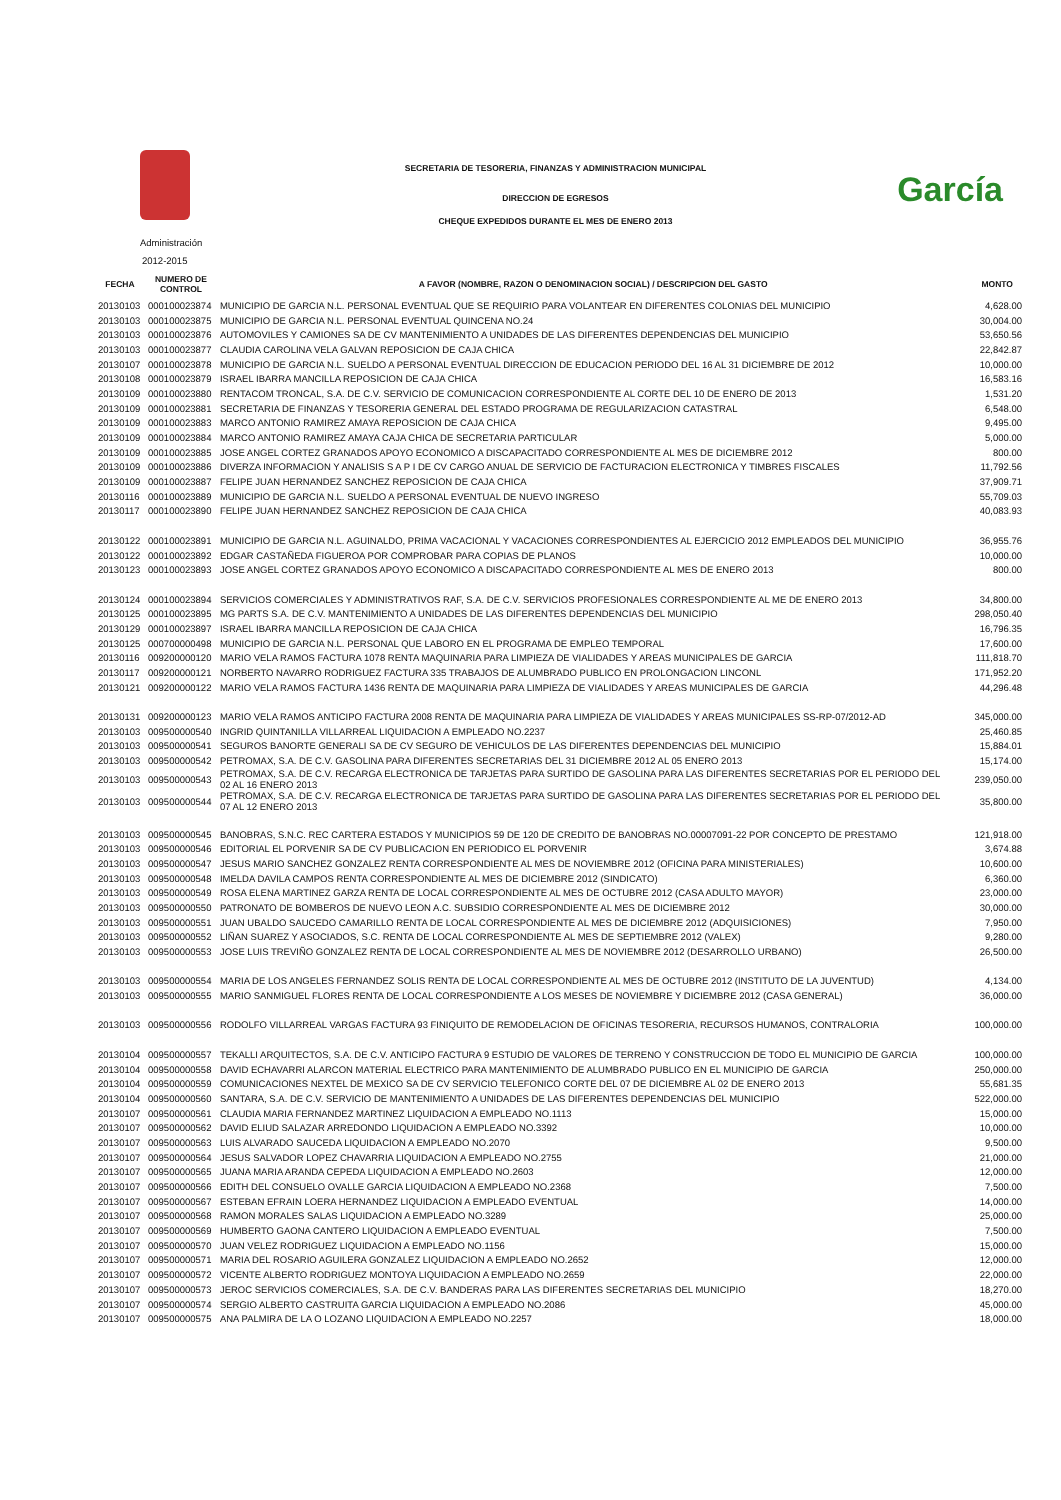García
SECRETARIA DE TESORERIA, FINANZAS Y ADMINISTRACION MUNICIPAL
DIRECCION DE EGRESOS
CHEQUE EXPEDIDOS DURANTE EL MES DE ENERO 2013
Administración
2012-2015
| FECHA | NUMERO DE CONTROL | A FAVOR (NOMBRE, RAZON O DENOMINACION SOCIAL) / DESCRIPCION DEL GASTO | MONTO |
| --- | --- | --- | --- |
| 20130103 | 000100023874 | MUNICIPIO DE GARCIA N.L. PERSONAL EVENTUAL QUE SE REQUIRIO PARA VOLANTEAR EN DIFERENTES COLONIAS DEL MUNICIPIO | 4,628.00 |
| 20130103 | 000100023875 | MUNICIPIO DE GARCIA N.L. PERSONAL EVENTUAL QUINCENA NO.24 | 30,004.00 |
| 20130103 | 000100023876 | AUTOMOVILES Y CAMIONES SA DE CV MANTENIMIENTO A UNIDADES DE LAS DIFERENTES DEPENDENCIAS DEL MUNICIPIO | 53,650.56 |
| 20130103 | 000100023877 | CLAUDIA CAROLINA VELA GALVAN REPOSICION DE CAJA CHICA | 22,842.87 |
| 20130107 | 000100023878 | MUNICIPIO DE GARCIA N.L. SUELDO A PERSONAL EVENTUAL DIRECCION DE EDUCACION PERIODO DEL 16 AL 31 DICIEMBRE DE 2012 | 10,000.00 |
| 20130108 | 000100023879 | ISRAEL IBARRA MANCILLA REPOSICION DE CAJA CHICA | 16,583.16 |
| 20130109 | 000100023880 | RENTACOM TRONCAL, S.A. DE C.V. SERVICIO DE COMUNICACION CORRESPONDIENTE AL CORTE DEL 10 DE ENERO DE 2013 | 1,531.20 |
| 20130109 | 000100023881 | SECRETARIA DE FINANZAS Y TESORERIA GENERAL DEL ESTADO PROGRAMA DE REGULARIZACION CATASTRAL | 6,548.00 |
| 20130109 | 000100023883 | MARCO ANTONIO RAMIREZ AMAYA REPOSICION DE CAJA CHICA | 9,495.00 |
| 20130109 | 000100023884 | MARCO ANTONIO RAMIREZ AMAYA CAJA CHICA DE SECRETARIA PARTICULAR | 5,000.00 |
| 20130109 | 000100023885 | JOSE ANGEL CORTEZ GRANADOS APOYO ECONOMICO A DISCAPACITADO CORRESPONDIENTE AL MES DE DICIEMBRE 2012 | 800.00 |
| 20130109 | 000100023886 | DIVERZA INFORMACION Y ANALISIS S A P I DE CV CARGO ANUAL DE SERVICIO DE FACTURACION ELECTRONICA Y TIMBRES FISCALES | 11,792.56 |
| 20130109 | 000100023887 | FELIPE JUAN HERNANDEZ SANCHEZ REPOSICION DE CAJA CHICA | 37,909.71 |
| 20130116 | 000100023889 | MUNICIPIO DE GARCIA N.L. SUELDO A PERSONAL EVENTUAL DE NUEVO INGRESO | 55,709.03 |
| 20130117 | 000100023890 | FELIPE JUAN HERNANDEZ SANCHEZ REPOSICION DE CAJA CHICA | 40,083.93 |
| 20130122 | 000100023891 | MUNICIPIO DE GARCIA N.L. AGUINALDO, PRIMA VACACIONAL Y VACACIONES CORRESPONDIENTES AL EJERCICIO 2012 EMPLEADOS DEL MUNICIPIO | 36,955.76 |
| 20130122 | 000100023892 | EDGAR CASTAÑEDA FIGUEROA POR COMPROBAR PARA COPIAS DE PLANOS | 10,000.00 |
| 20130123 | 000100023893 | JOSE ANGEL CORTEZ GRANADOS APOYO ECONOMICO A DISCAPACITADO CORRESPONDIENTE AL MES DE ENERO 2013 | 800.00 |
| 20130124 | 000100023894 | SERVICIOS COMERCIALES Y ADMINISTRATIVOS RAF, S.A. DE C.V. SERVICIOS PROFESIONALES CORRESPONDIENTE AL ME DE ENERO 2013 | 34,800.00 |
| 20130125 | 000100023895 | MG PARTS S.A. DE C.V. MANTENIMIENTO A UNIDADES DE LAS DIFERENTES DEPENDENCIAS DEL MUNICIPIO | 298,050.40 |
| 20130129 | 000100023897 | ISRAEL IBARRA MANCILLA REPOSICION DE CAJA CHICA | 16,796.35 |
| 20130125 | 000700000498 | MUNICIPIO DE GARCIA N.L. PERSONAL QUE LABORO EN EL PROGRAMA DE EMPLEO TEMPORAL | 17,600.00 |
| 20130116 | 009200000120 | MARIO VELA RAMOS FACTURA 1078 RENTA MAQUINARIA PARA LIMPIEZA DE VIALIDADES Y AREAS MUNICIPALES DE GARCIA | 111,818.70 |
| 20130117 | 009200000121 | NORBERTO NAVARRO RODRIGUEZ FACTURA 335 TRABAJOS DE ALUMBRADO PUBLICO EN PROLONGACION LINCONL | 171,952.20 |
| 20130121 | 009200000122 | MARIO VELA RAMOS FACTURA 1436 RENTA DE MAQUINARIA PARA LIMPIEZA DE VIALIDADES Y AREAS MUNICIPALES DE GARCIA | 44,296.48 |
| 20130131 | 009200000123 | MARIO VELA RAMOS ANTICIPO FACTURA 2008 RENTA DE MAQUINARIA PARA LIMPIEZA DE VIALIDADES Y AREAS MUNICIPALES SS-RP-07/2012-AD | 345,000.00 |
| 20130103 | 009500000540 | INGRID QUINTANILLA VILLARREAL LIQUIDACION A EMPLEADO NO.2237 | 25,460.85 |
| 20130103 | 009500000541 | SEGUROS BANORTE GENERALI SA DE CV SEGURO DE VEHICULOS DE LAS DIFERENTES DEPENDENCIAS DEL MUNICIPIO | 15,884.01 |
| 20130103 | 009500000542 | PETROMAX, S.A. DE C.V. GASOLINA PARA DIFERENTES SECRETARIAS DEL 31 DICIEMBRE 2012 AL 05 ENERO 2013 | 15,174.00 |
| 20130103 | 009500000543 | PETROMAX, S.A. DE C.V. RECARGA ELECTRONICA DE TARJETAS PARA SURTIDO DE GASOLINA PARA LAS DIFERENTES SECRETARIAS POR EL PERIODO DEL 02 AL 16 ENERO 2013 | 239,050.00 |
| 20130103 | 009500000544 | PETROMAX, S.A. DE C.V. RECARGA ELECTRONICA DE TARJETAS PARA SURTIDO DE GASOLINA PARA LAS DIFERENTES SECRETARIAS POR EL PERIODO DEL 07 AL 12 ENERO 2013 | 35,800.00 |
| 20130103 | 009500000545 | BANOBRAS, S.N.C. REC CARTERA ESTADOS Y MUNICIPIOS 59 DE 120 DE CREDITO DE BANOBRAS NO.00007091-22 POR CONCEPTO DE PRESTAMO | 121,918.00 |
| 20130103 | 009500000546 | EDITORIAL EL PORVENIR SA DE CV PUBLICACION EN PERIODICO EL PORVENIR | 3,674.88 |
| 20130103 | 009500000547 | JESUS MARIO SANCHEZ GONZALEZ RENTA CORRESPONDIENTE AL MES DE NOVIEMBRE 2012 (OFICINA PARA MINISTERIALES) | 10,600.00 |
| 20130103 | 009500000548 | IMELDA DAVILA CAMPOS RENTA CORRESPONDIENTE AL MES DE DICIEMBRE 2012 (SINDICATO) | 6,360.00 |
| 20130103 | 009500000549 | ROSA ELENA MARTINEZ GARZA RENTA DE LOCAL CORRESPONDIENTE AL MES DE OCTUBRE 2012 (CASA ADULTO MAYOR) | 23,000.00 |
| 20130103 | 009500000550 | PATRONATO DE BOMBEROS DE NUEVO LEON A.C. SUBSIDIO CORRESPONDIENTE AL MES DE DICIEMBRE 2012 | 30,000.00 |
| 20130103 | 009500000551 | JUAN UBALDO SAUCEDO CAMARILLO RENTA DE LOCAL CORRESPONDIENTE AL MES DE DICIEMBRE 2012 (ADQUISICIONES) | 7,950.00 |
| 20130103 | 009500000552 | LIÑAN SUAREZ Y ASOCIADOS, S.C. RENTA DE LOCAL CORRESPONDIENTE AL MES DE SEPTIEMBRE 2012 (VALEX) | 9,280.00 |
| 20130103 | 009500000553 | JOSE LUIS TREVIÑO GONZALEZ RENTA DE LOCAL CORRESPONDIENTE AL MES DE NOVIEMBRE 2012 (DESARROLLO URBANO) | 26,500.00 |
| 20130103 | 009500000554 | MARIA DE LOS ANGELES FERNANDEZ SOLIS RENTA DE LOCAL CORRESPONDIENTE AL MES DE OCTUBRE 2012 (INSTITUTO DE LA JUVENTUD) | 4,134.00 |
| 20130103 | 009500000555 | MARIO SANMIGUEL FLORES RENTA DE LOCAL CORRESPONDIENTE A LOS MESES DE NOVIEMBRE Y DICIEMBRE 2012 (CASA GENERAL) | 36,000.00 |
| 20130103 | 009500000556 | RODOLFO VILLARREAL VARGAS FACTURA 93 FINIQUITO DE REMODELACION DE OFICINAS TESORERIA, RECURSOS HUMANOS, CONTRALORIA | 100,000.00 |
| 20130104 | 009500000557 | TEKALLI ARQUITECTOS, S.A. DE C.V. ANTICIPO FACTURA 9 ESTUDIO DE VALORES DE TERRENO Y CONSTRUCCION DE TODO EL MUNICIPIO DE GARCIA | 100,000.00 |
| 20130104 | 009500000558 | DAVID ECHAVARRI ALARCON MATERIAL ELECTRICO PARA MANTENIMIENTO DE ALUMBRADO PUBLICO EN EL MUNICIPIO DE GARCIA | 250,000.00 |
| 20130104 | 009500000559 | COMUNICACIONES NEXTEL DE MEXICO SA DE CV SERVICIO TELEFONICO CORTE DEL 07 DE DICIEMBRE AL 02 DE ENERO 2013 | 55,681.35 |
| 20130104 | 009500000560 | SANTARA, S.A. DE C.V. SERVICIO DE MANTENIMIENTO A UNIDADES DE LAS DIFERENTES DEPENDENCIAS DEL MUNICIPIO | 522,000.00 |
| 20130107 | 009500000561 | CLAUDIA MARIA FERNANDEZ MARTINEZ LIQUIDACION A EMPLEADO NO.1113 | 15,000.00 |
| 20130107 | 009500000562 | DAVID ELIUD SALAZAR ARREDONDO LIQUIDACION A EMPLEADO NO.3392 | 10,000.00 |
| 20130107 | 009500000563 | LUIS ALVARADO SAUCEDA LIQUIDACION A EMPLEADO NO.2070 | 9,500.00 |
| 20130107 | 009500000564 | JESUS SALVADOR LOPEZ CHAVARRIA LIQUIDACION A EMPLEADO NO.2755 | 21,000.00 |
| 20130107 | 009500000565 | JUANA MARIA ARANDA CEPEDA LIQUIDACION A EMPLEADO NO.2603 | 12,000.00 |
| 20130107 | 009500000566 | EDITH DEL CONSUELO OVALLE GARCIA LIQUIDACION A EMPLEADO NO.2368 | 7,500.00 |
| 20130107 | 009500000567 | ESTEBAN EFRAIN LOERA HERNANDEZ LIQUIDACION A EMPLEADO EVENTUAL | 14,000.00 |
| 20130107 | 009500000568 | RAMON MORALES SALAS LIQUIDACION A EMPLEADO NO.3289 | 25,000.00 |
| 20130107 | 009500000569 | HUMBERTO GAONA CANTERO LIQUIDACION A EMPLEADO EVENTUAL | 7,500.00 |
| 20130107 | 009500000570 | JUAN VELEZ RODRIGUEZ LIQUIDACION A EMPLEADO NO.1156 | 15,000.00 |
| 20130107 | 009500000571 | MARIA DEL ROSARIO AGUILERA GONZALEZ LIQUIDACION A EMPLEADO NO.2652 | 12,000.00 |
| 20130107 | 009500000572 | VICENTE ALBERTO RODRIGUEZ MONTOYA LIQUIDACION A EMPLEADO NO.2659 | 22,000.00 |
| 20130107 | 009500000573 | JEROC SERVICIOS COMERCIALES, S.A. DE C.V. BANDERAS PARA LAS DIFERENTES SECRETARIAS DEL MUNICIPIO | 18,270.00 |
| 20130107 | 009500000574 | SERGIO ALBERTO CASTRUITA GARCIA LIQUIDACION A EMPLEADO NO.2086 | 45,000.00 |
| 20130107 | 009500000575 | ANA PALMIRA DE LA O LOZANO LIQUIDACION A EMPLEADO NO.2257 | 18,000.00 |